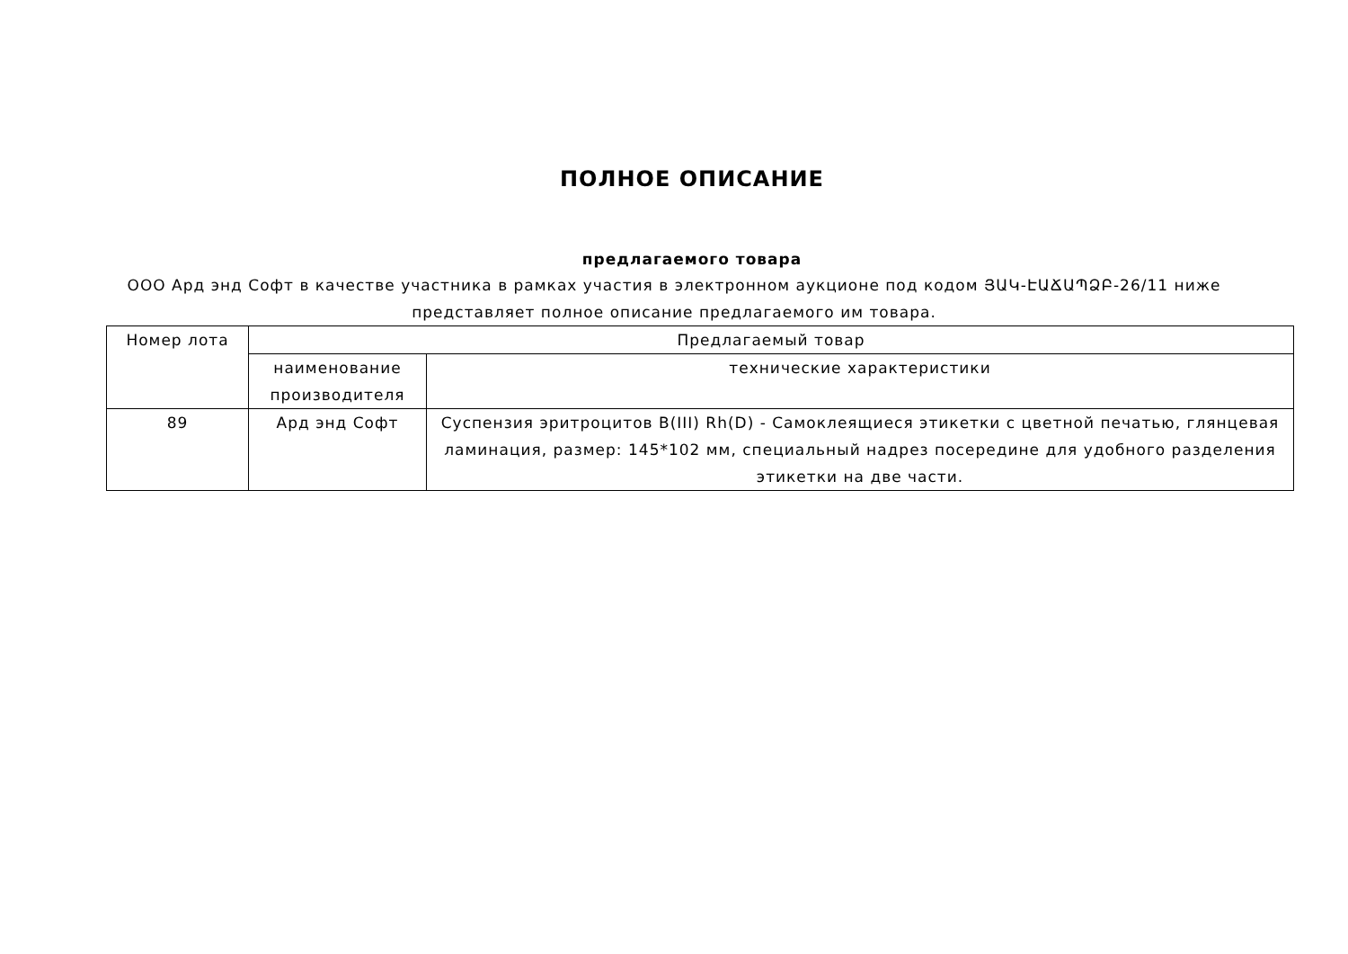ПОЛНОЕ ОПИСАНИЕ
предлагаемого товара
ООО Ард энд Софт в качестве участника в рамках участия в электронном аукционе под кодом ՅԱԿ-ԷԱՃԱՊՁԲ-26/11 ниже представляет полное описание предлагаемого им товара.
| Номер лота | Предлагаемый товар | |
| --- | --- | --- |
| | наименование производителя | технические характеристики |
| 89 | Ард энд Софт | Суспензия эритроцитов B(III) Rh(D) - Самоклеящиеся этикетки с цветной печатью, глянцевая ламинация, размер: 145*102 мм, специальный надрез посередине для удобного разделения этикетки на две части. |